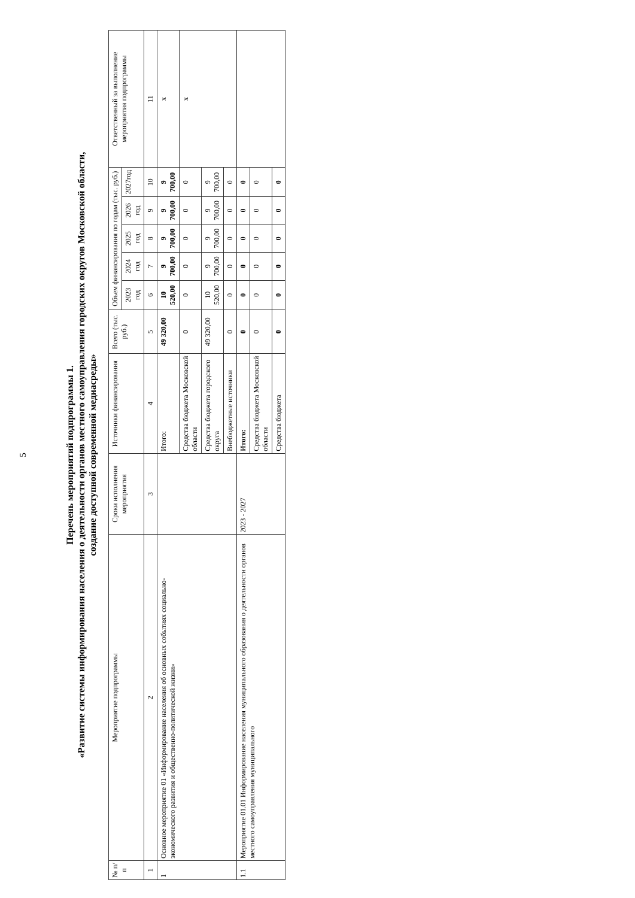5
Перечень мероприятий подпрограммы 1.
«Развитие системы информирования населения о деятельности органов местного самоуправления городских округов Московской области,
создание доступной современной медиасреды»
| № п/п | Мероприятие подпрограммы | Сроки исполнения мероприятия | Источники финансирования | Всего (тыс. руб.) | Объем финансирования по годам (тыс. руб.) | | | | | Ответственный за выполнение мероприятия подпрограммы |
| --- | --- | --- | --- | --- | --- | --- | --- | --- | --- | --- |
| | | | | | 2023 год | 2024 год | 2025 год | 2026 год | 2027год | |
| 1 | 2 | 3 | 4 | 5 | 6 | 7 | 8 | 9 | 10 | 11 |
| 1 | Основное мероприятие 01 «Информирование населения об основных событиях социально-экономического развития и общественно-политической жизни» | | Итого: | 49 320,00 | 10 520,00 | 9 700,00 | 9 700,00 | 9 700,00 | 9 700,00 | х |
| | | | Средства бюджета Московской области | 0 | 0 | 0 | 0 | 0 | 0 | х |
| | | | Средства бюджета городского округа | 49 320,00 | 10 520,00 | 9 700,00 | 9 700,00 | 9 700,00 | 9 700,00 | |
| | | | Внебюджетные источники | 0 | 0 | 0 | 0 | 0 | 0 | |
| 1.1 | Мероприятие 01.01 Информирование населения муниципального образования о деятельности органов местного самоуправления муниципального | 2023 - 2027 | Итого: | 0 | 0 | 0 | 0 | 0 | 0 | |
| | | | Средства бюджета Московской области | 0 | 0 | 0 | 0 | 0 | 0 | |
| | | | Средства бюджета | 0 | 0 | 0 | 0 | 0 | 0 | |